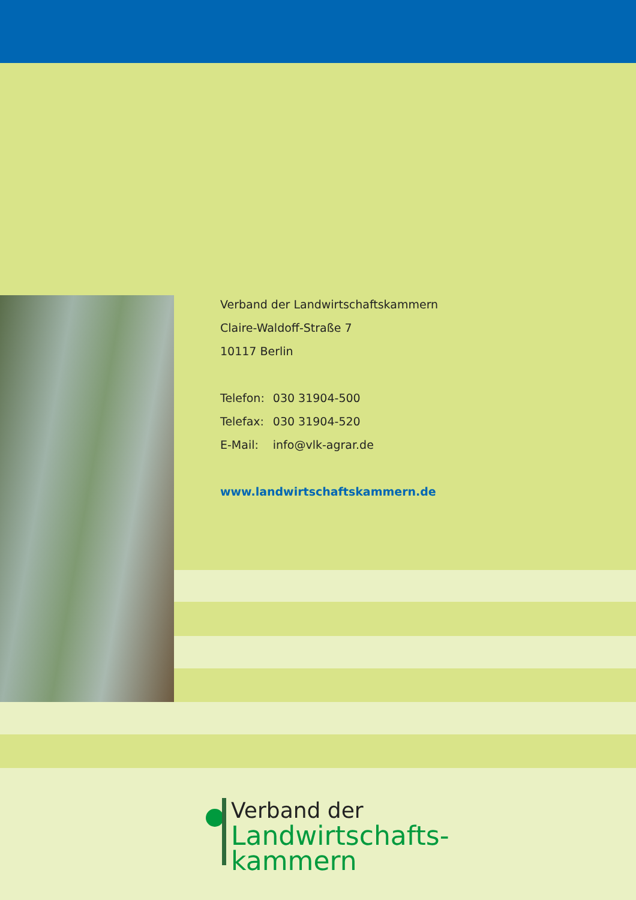Verband der Landwirtschaftskammern
Claire-Waldoff-Straße 7
10117 Berlin
| Telefon: | 030 31904-500 |
| Telefax: | 030 31904-520 |
| E-Mail: | info@vlk-agrar.de |
www.landwirtschaftskammern.de
Verband der
Landwirtschafts-
kammern